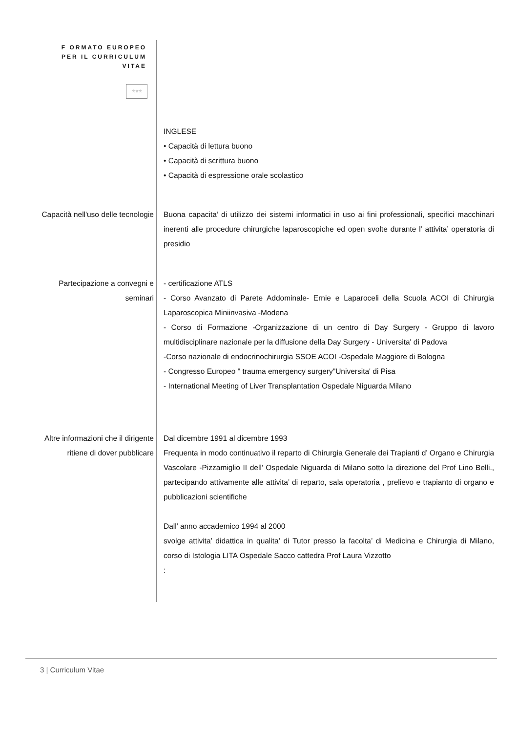F ORMATO EUROPEO
PER IL CURRICULUM
VITAE
☆☆☆
INGLESE
• Capacità di lettura buono
• Capacità di scrittura buono
• Capacità di espressione orale scolastico
Capacità nell'uso delle tecnologie
Buona capacita’ di utilizzo dei sistemi informatici in uso ai fini professionali, specifici macchinari inerenti alle procedure chirurgiche laparoscopiche ed open svolte durante l’ attivita’ operatoria di presidio
Partecipazione a convegni e
seminari
- certificazione ATLS
- Corso Avanzato di Parete Addominale- Ernie e Laparoceli della Scuola ACOI di Chirurgia Laparoscopica Miniinvasiva -Modena
- Corso di Formazione -Organizzazione di un centro di Day Surgery - Gruppo di lavoro multidisciplinare nazionale per la diffusione della Day Surgery - Universita' di Padova
-Corso nazionale di endocrinochirurgia SSOE ACOI -Ospedale Maggiore di Bologna
- Congresso Europeo " trauma emergency surgery"Universita' di Pisa
- International Meeting of Liver Transplantation Ospedale Niguarda Milano
Altre informazioni che il dirigente
ritiene di dover pubblicare
Dal dicembre 1991 al dicembre 1993
Frequenta in modo continuativo il reparto di Chirurgia Generale dei Trapianti d’ Organo e Chirurgia Vascolare -Pizzamiglio II dell’ Ospedale Niguarda di Milano sotto la direzione del Prof Lino Belli., partecipando attivamente alle attivita’ di reparto, sala operatoria , prelievo e trapianto di organo e pubblicazioni scientifiche
Dall’ anno accademico 1994 al 2000
svolge attivita’ didattica in qualita’ di Tutor presso la facolta’ di Medicina e Chirurgia di Milano, corso di Istologia LITA Ospedale Sacco cattedra Prof Laura Vizzotto
:
3 | Curriculum Vitae